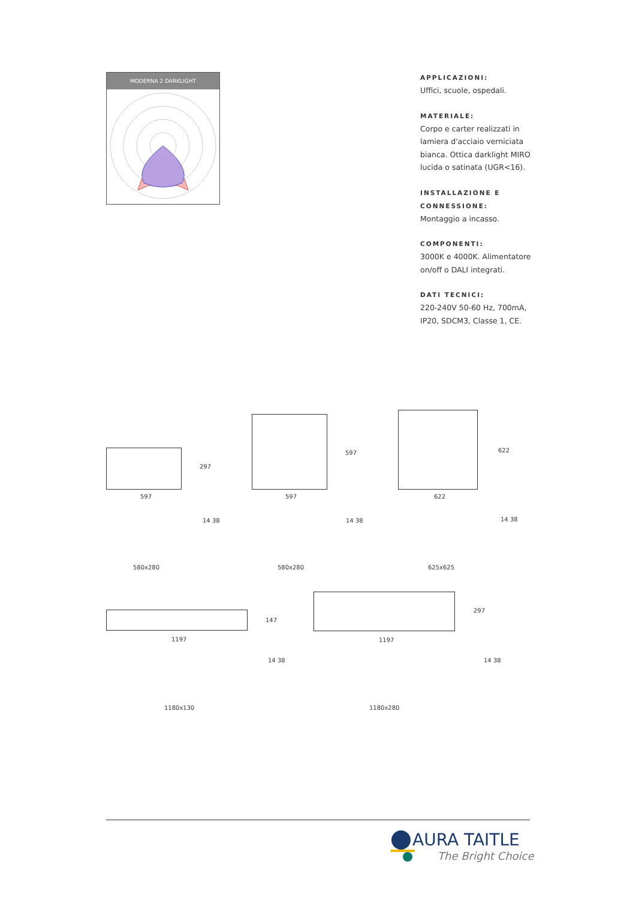MODERNA 2 DARKLIGHT
APPLICAZIONI:
Uffici, scuole, ospedali.
MATERIALE:
Corpo e carter realizzati in lamiera d'acciaio verniciata bianca. Ottica darklight MIRO lucida o satinata (UGR<16).
INSTALLAZIONE E CONNESSIONE:
Montaggio a incasso.
COMPONENTI:
3000K e 4000K. Alimentatore on/off o DALI integrati.
DATI TECNICI:
220-240V 50-60 Hz, 700mA, IP20, SDCM3, Classe 1, CE.
297
597
14 38
580x280
597
597
14 38
580x280
622
622
14 38
625x625
147
1197
14 38
1180x130
297
1197
14 38
1180x280
AURA TAITLE
The Bright Choice